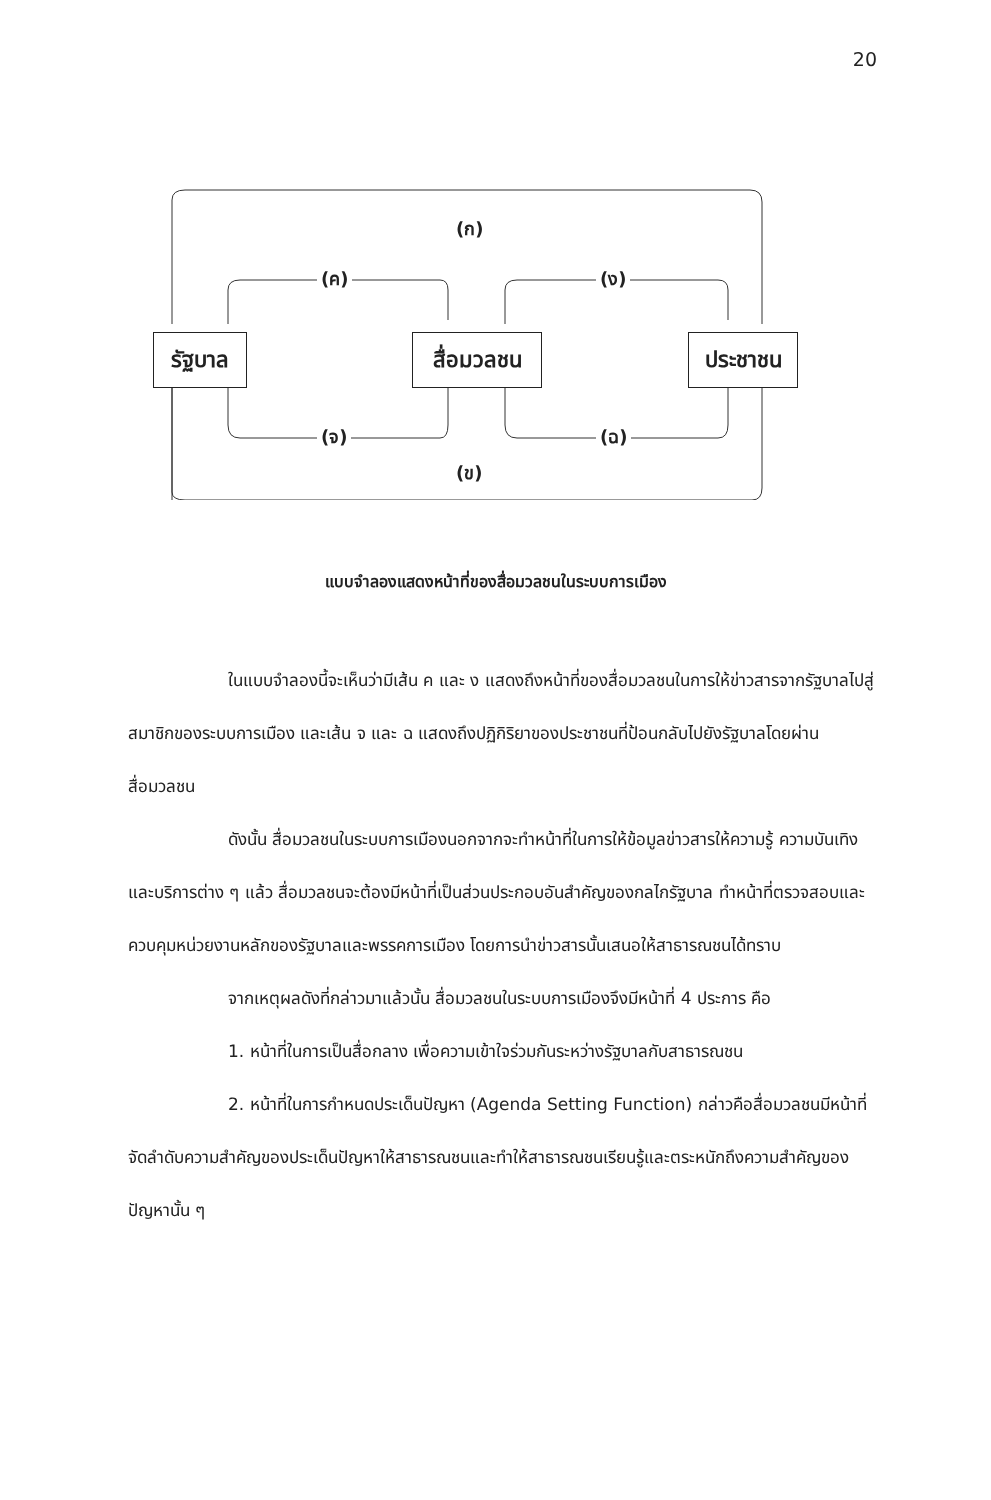20
รัฐบาล สื่อมวลชน ประชาชน
(ก)
(ค) (ง)
(จ) (ฉ)
(ข)
แบบจำลองแสดงหน้าที่ของสื่อมวลชนในระบบการเมือง
ในแบบจำลองนี้จะเห็นว่ามีเส้น ค และ ง แสดงถึงหน้าที่ของสื่อมวลชนในการให้ข่าวสารจากรัฐบาลไปสู่สมาชิกของระบบการเมือง และเส้น จ และ ฉ แสดงถึงปฏิกิริยาของประชาชนที่ป้อนกลับไปยังรัฐบาลโดยผ่านสื่อมวลชน
ดังนั้น สื่อมวลชนในระบบการเมืองนอกจากจะทำหน้าที่ในการให้ข้อมูลข่าวสารให้ความรู้ ความบันเทิงและบริการต่าง ๆ แล้ว สื่อมวลชนจะต้องมีหน้าที่เป็นส่วนประกอบอันสำคัญของกลไกรัฐบาล ทำหน้าที่ตรวจสอบและควบคุมหน่วยงานหลักของรัฐบาลและพรรคการเมือง โดยการนำข่าวสารนั้นเสนอให้สาธารณชนได้ทราบ
จากเหตุผลดังที่กล่าวมาแล้วนั้น สื่อมวลชนในระบบการเมืองจึงมีหน้าที่ 4 ประการ คือ
1. หน้าที่ในการเป็นสื่อกลาง เพื่อความเข้าใจร่วมกันระหว่างรัฐบาลกับสาธารณชน
2. หน้าที่ในการกำหนดประเด็นปัญหา (Agenda Setting Function) กล่าวคือสื่อมวลชนมีหน้าที่จัดลำดับความสำคัญของประเด็นปัญหาให้สาธารณชนและทำให้สาธารณชนเรียนรู้และตระหนักถึงความสำคัญของปัญหานั้น ๆ